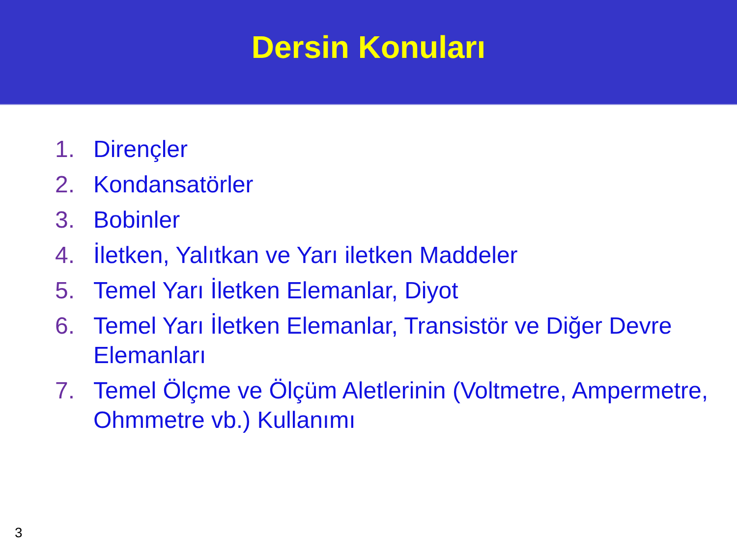Dersin Konuları
1. Dirençler
2. Kondansatörler
3. Bobinler
4. İletken, Yalıtkan ve Yarı iletken Maddeler
5. Temel Yarı İletken Elemanlar, Diyot
6. Temel Yarı İletken Elemanlar, Transistör ve Diğer Devre Elemanları
7. Temel Ölçme ve Ölçüm Aletlerinin (Voltmetre, Ampermetre, Ohmmetre vb.) Kullanımı
3